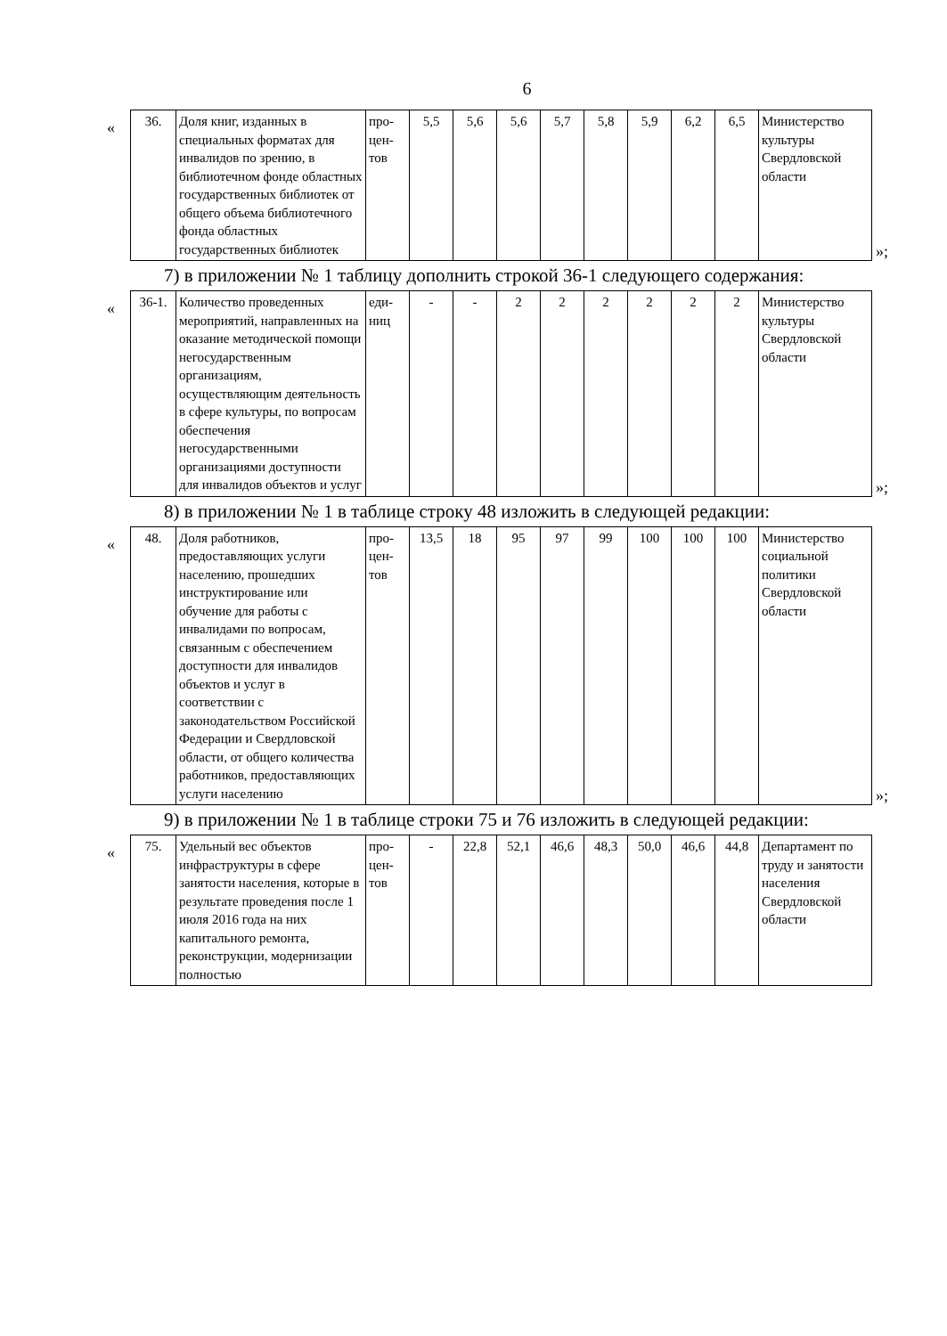6
«
| 36. | Доля книг, изданных в специальных форматах для инвалидов по зрению, в библиотечном фонде областных государственных библиотек от общего объема библиотечного фонда областных государственных библиотек | про-цен-тов | 5,5 | 5,6 | 5,6 | 5,7 | 5,8 | 5,9 | 6,2 | 6,5 | Министерство культуры Свердловской области |
»;
7) в приложении № 1 таблицу дополнить строкой 36-1 следующего содержания:
«
| 36-1. | Количество проведенных мероприятий, направленных на оказание методической помощи негосударственным организациям, осуществляющим деятельность в сфере культуры, по вопросам обеспечения негосударственными организациями доступности для инвалидов объектов и услуг | еди-ниц | - | - | 2 | 2 | 2 | 2 | 2 | 2 | Министерство культуры Свердловской области |
»;
8) в приложении № 1 в таблице строку 48 изложить в следующей редакции:
«
| 48. | Доля работников, предоставляющих услуги населению, прошедших инструктирование или обучение для работы с инвалидами по вопросам, связанным с обеспечением доступности для инвалидов объектов и услуг в соответствии с законодательством Российской Федерации и Свердловской области, от общего количества работников, предоставляющих услуги населению | про-цен-тов | 13,5 | 18 | 95 | 97 | 99 | 100 | 100 | 100 | Министерство социальной политики Свердловской области |
»;
9) в приложении № 1 в таблице строки 75 и 76 изложить в следующей редакции:
«
| 75. | Удельный вес объектов инфраструктуры в сфере занятости населения, которые в результате проведения после 1 июля 2016 года на них капитального ремонта, реконструкции, модернизации полностью | про-цен-тов | - | 22,8 | 52,1 | 46,6 | 48,3 | 50,0 | 46,6 | 44,8 | Департамент по труду и занятости населения Свердловской области |